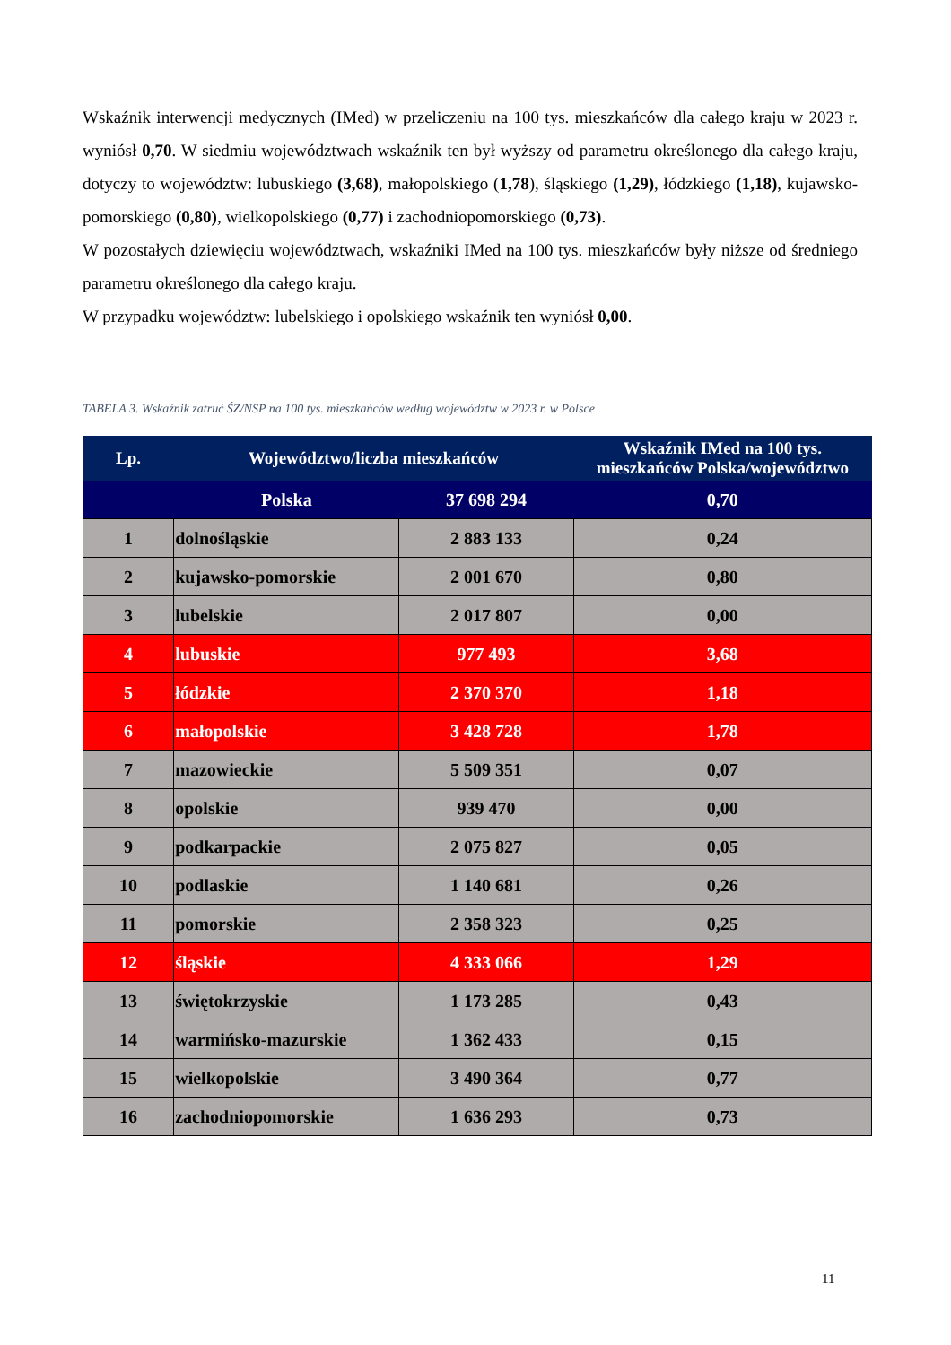Wskaźnik interwencji medycznych (IMed) w przeliczeniu na 100 tys. mieszkańców dla całego kraju w 2023 r. wyniósł 0,70. W siedmiu województwach wskaźnik ten był wyższy od parametru określonego dla całego kraju, dotyczy to województw: lubuskiego (3,68), małopolskiego (1,78), śląskiego (1,29), łódzkiego (1,18), kujawsko-pomorskiego (0,80), wielkopolskiego (0,77) i zachodniopomorskiego (0,73).
W pozostałych dziewięciu województwach, wskaźniki IMed na 100 tys. mieszkańców były niższe od średniego parametru określonego dla całego kraju.
W przypadku województw: lubelskiego i opolskiego wskaźnik ten wyniósł 0,00.
TABELA 3. Wskaźnik zatruć ŚZ/NSP na 100 tys. mieszkańców według województw w 2023 r. w Polsce
| Lp. | Województwo/liczba mieszkańców | | Wskaźnik IMed na 100 tys. mieszkańców Polska/województwo |
| --- | --- | --- | --- |
| | Polska | 37 698 294 | 0,70 |
| 1 | dolnośląskie | 2 883 133 | 0,24 |
| 2 | kujawsko-pomorskie | 2 001 670 | 0,80 |
| 3 | lubelskie | 2 017 807 | 0,00 |
| 4 | lubuskie | 977 493 | 3,68 |
| 5 | łódzkie | 2 370 370 | 1,18 |
| 6 | małopolskie | 3 428 728 | 1,78 |
| 7 | mazowieckie | 5 509 351 | 0,07 |
| 8 | opolskie | 939 470 | 0,00 |
| 9 | podkarpackie | 2 075 827 | 0,05 |
| 10 | podlaskie | 1 140 681 | 0,26 |
| 11 | pomorskie | 2 358 323 | 0,25 |
| 12 | śląskie | 4 333 066 | 1,29 |
| 13 | świętokrzyskie | 1 173 285 | 0,43 |
| 14 | warmińsko-mazurskie | 1 362 433 | 0,15 |
| 15 | wielkopolskie | 3 490 364 | 0,77 |
| 16 | zachodniopomorskie | 1 636 293 | 0,73 |
11